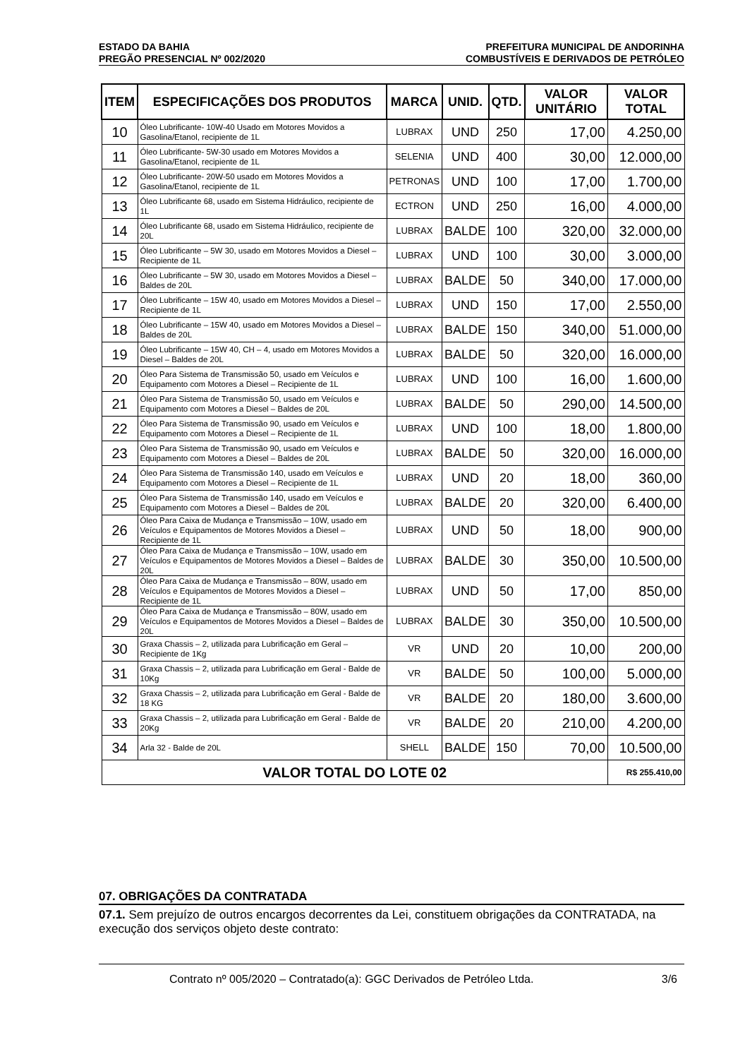ESTADO DA BAHIA PREFEITURA MUNICIPAL DE ANDORINHA
PREGÃO PRESENCIAL Nº 002/2020 COMBUSTÍVEIS E DERIVADOS DE PETRÓLEO
| ITEM | ESPECIFICAÇÕES DOS PRODUTOS | MARCA | UNID. | QTD. | VALOR UNITÁRIO | VALOR TOTAL |
| --- | --- | --- | --- | --- | --- | --- |
| 10 | Óleo Lubrificante- 10W-40 Usado em Motores Movidos a Gasolina/Etanol, recipiente de 1L | LUBRAX | UND | 250 | 17,00 | 4.250,00 |
| 11 | Óleo Lubrificante- 5W-30 usado em Motores Movidos a Gasolina/Etanol, recipiente de 1L | SELENIA | UND | 400 | 30,00 | 12.000,00 |
| 12 | Óleo Lubrificante- 20W-50 usado em Motores Movidos a Gasolina/Etanol, recipiente de 1L | PETRONAS | UND | 100 | 17,00 | 1.700,00 |
| 13 | Óleo Lubrificante 68, usado em Sistema Hidráulico, recipiente de 1L | ECTRON | UND | 250 | 16,00 | 4.000,00 |
| 14 | Óleo Lubrificante 68, usado em Sistema Hidráulico, recipiente de 20L | LUBRAX | BALDE | 100 | 320,00 | 32.000,00 |
| 15 | Óleo Lubrificante – 5W 30, usado em Motores Movidos a Diesel – Recipiente de 1L | LUBRAX | UND | 100 | 30,00 | 3.000,00 |
| 16 | Óleo Lubrificante – 5W 30, usado em Motores Movidos a Diesel – Baldes de 20L | LUBRAX | BALDE | 50 | 340,00 | 17.000,00 |
| 17 | Óleo Lubrificante – 15W 40, usado em Motores Movidos a Diesel – Recipiente de 1L | LUBRAX | UND | 150 | 17,00 | 2.550,00 |
| 18 | Óleo Lubrificante – 15W 40, usado em Motores Movidos a Diesel – Baldes de 20L | LUBRAX | BALDE | 150 | 340,00 | 51.000,00 |
| 19 | Óleo Lubrificante – 15W 40, CH – 4, usado em Motores Movidos a Diesel – Baldes de 20L | LUBRAX | BALDE | 50 | 320,00 | 16.000,00 |
| 20 | Óleo Para Sistema de Transmissão 50, usado em Veículos e Equipamento com Motores a Diesel – Recipiente de 1L | LUBRAX | UND | 100 | 16,00 | 1.600,00 |
| 21 | Óleo Para Sistema de Transmissão 50, usado em Veículos e Equipamento com Motores a Diesel – Baldes de 20L | LUBRAX | BALDE | 50 | 290,00 | 14.500,00 |
| 22 | Óleo Para Sistema de Transmissão 90, usado em Veículos e Equipamento com Motores a Diesel – Recipiente de 1L | LUBRAX | UND | 100 | 18,00 | 1.800,00 |
| 23 | Óleo Para Sistema de Transmissão 90, usado em Veículos e Equipamento com Motores a Diesel – Baldes de 20L | LUBRAX | BALDE | 50 | 320,00 | 16.000,00 |
| 24 | Óleo Para Sistema de Transmissão 140, usado em Veículos e Equipamento com Motores a Diesel – Recipiente de 1L | LUBRAX | UND | 20 | 18,00 | 360,00 |
| 25 | Óleo Para Sistema de Transmissão 140, usado em Veículos e Equipamento com Motores a Diesel – Baldes de 20L | LUBRAX | BALDE | 20 | 320,00 | 6.400,00 |
| 26 | Óleo Para Caixa de Mudança e Transmissão – 10W, usado em Veículos e Equipamentos de Motores Movidos a Diesel – Recipiente de 1L | LUBRAX | UND | 50 | 18,00 | 900,00 |
| 27 | Óleo Para Caixa de Mudança e Transmissão – 10W, usado em Veículos e Equipamentos de Motores Movidos a Diesel – Baldes de 20L | LUBRAX | BALDE | 30 | 350,00 | 10.500,00 |
| 28 | Óleo Para Caixa de Mudança e Transmissão – 80W, usado em Veículos e Equipamentos de Motores Movidos a Diesel – Recipiente de 1L | LUBRAX | UND | 50 | 17,00 | 850,00 |
| 29 | Óleo Para Caixa de Mudança e Transmissão – 80W, usado em Veículos e Equipamentos de Motores Movidos a Diesel – Baldes de 20L | LUBRAX | BALDE | 30 | 350,00 | 10.500,00 |
| 30 | Graxa Chassis – 2, utilizada para Lubrificação em Geral – Recipiente de 1Kg | VR | UND | 20 | 10,00 | 200,00 |
| 31 | Graxa Chassis – 2, utilizada para Lubrificação em Geral - Balde de 10Kg | VR | BALDE | 50 | 100,00 | 5.000,00 |
| 32 | Graxa Chassis – 2, utilizada para Lubrificação em Geral - Balde de 18 KG | VR | BALDE | 20 | 180,00 | 3.600,00 |
| 33 | Graxa Chassis – 2, utilizada para Lubrificação em Geral - Balde de 20Kg | VR | BALDE | 20 | 210,00 | 4.200,00 |
| 34 | Arla 32 - Balde de 20L | SHELL | BALDE | 150 | 70,00 | 10.500,00 |
| VALOR TOTAL DO LOTE 02 | | | | | | R$ 255.410,00 |
07. OBRIGAÇÕES DA CONTRATADA
07.1. Sem prejuízo de outros encargos decorrentes da Lei, constituem obrigações da CONTRATADA, na execução dos serviços objeto deste contrato:
Contrato nº 005/2020 – Contratado(a): GGC Derivados de Petróleo Ltda. 3/6